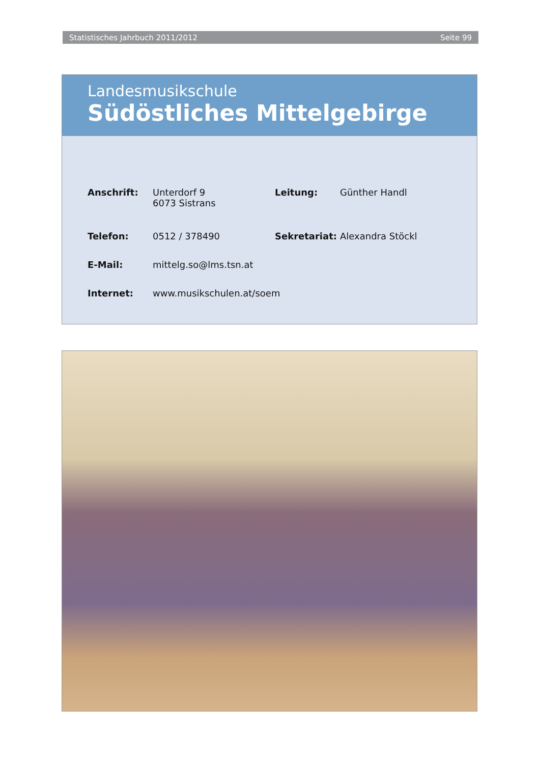Statistisches Jahrbuch 2011/2012 Seite 99
Landesmusikschule
Südöstliches Mittelgebirge
| Anschrift: | Unterdorf 9 6073 Sistrans | Leitung: | Günther Handl |
| Telefon: | 0512 / 378490 | Sekretariat: | Alexandra Stöckl |
| E-Mail: | mittelg.so@lms.tsn.at | | |
| Internet: | www.musikschulen.at/soem | | |